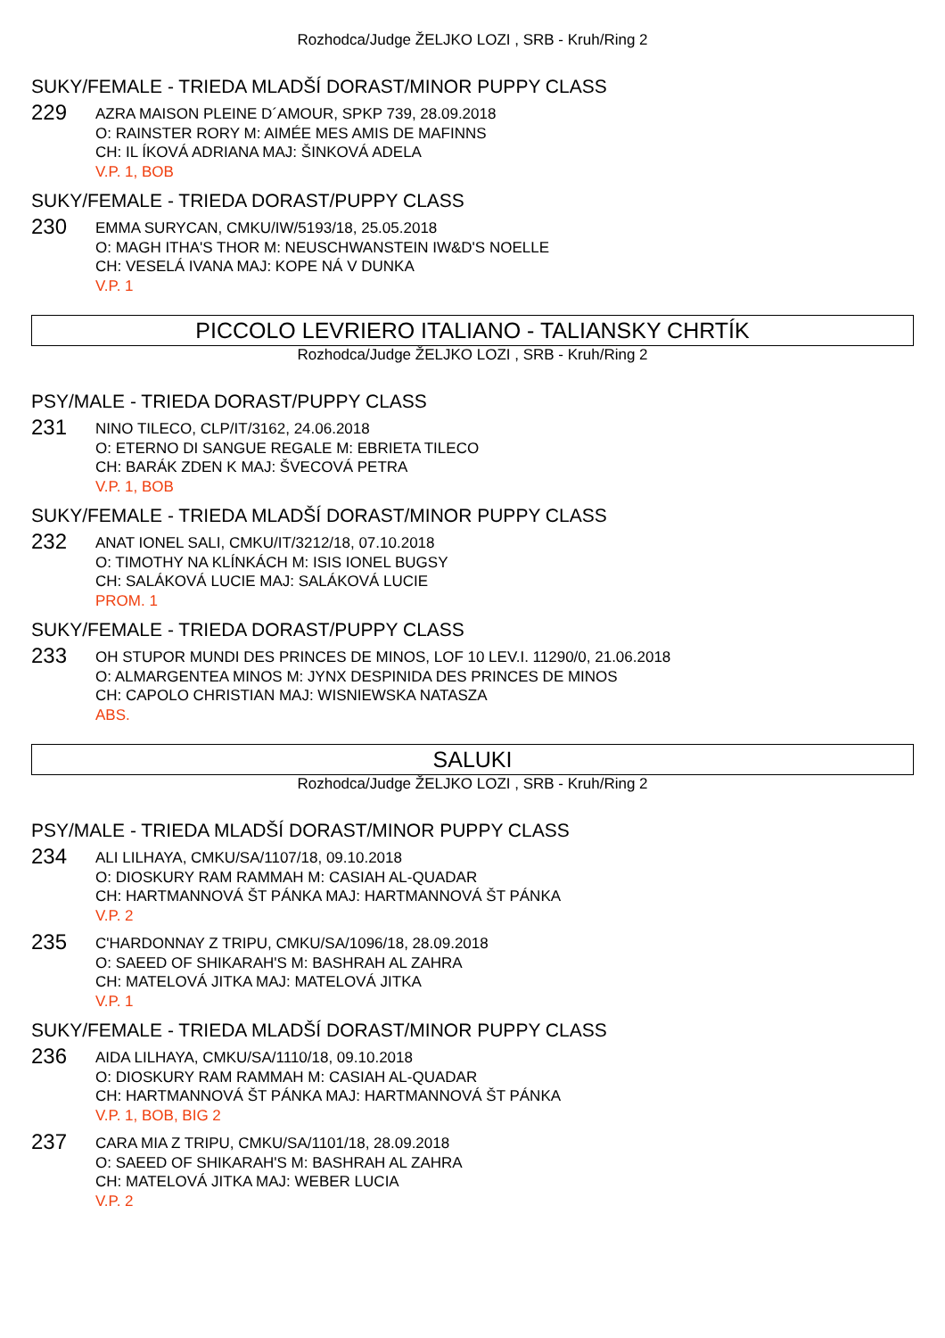Rozhodca/Judge ŽELJKO LOZI , SRB - Kruh/Ring 2
SUKY/FEMALE - TRIEDA MLADŠÍ DORAST/MINOR PUPPY CLASS
229
AZRA MAISON PLEINE D´AMOUR, SPKP 739, 28.09.2018
O: RAINSTER RORY M: AIMÉE MES AMIS DE MAFINNS
CH: IL ÍKOVÁ ADRIANA MAJ: ŠINKOVÁ ADELA
V.P. 1, BOB
SUKY/FEMALE - TRIEDA DORAST/PUPPY CLASS
230
EMMA SURYCAN, CMKU/IW/5193/18, 25.05.2018
O: MAGH ITHA'S THOR M: NEUSCHWANSTEIN IW&D'S NOELLE
CH: VESELÁ IVANA MAJ: KOPE NÁ V DUNKA
V.P. 1
PICCOLO LEVRIERO ITALIANO - TALIANSKY CHRTÍK
Rozhodca/Judge ŽELJKO LOZI , SRB - Kruh/Ring 2
PSY/MALE - TRIEDA DORAST/PUPPY CLASS
231
NINO TILECO, CLP/IT/3162, 24.06.2018
O: ETERNO DI SANGUE REGALE M: EBRIETA TILECO
CH: BARÁK ZDEN K MAJ: ŠVECOVÁ PETRA
V.P. 1, BOB
SUKY/FEMALE - TRIEDA MLADŠÍ DORAST/MINOR PUPPY CLASS
232
ANAT IONEL SALI, CMKU/IT/3212/18, 07.10.2018
O: TIMOTHY NA KLÍNKÁCH M: ISIS IONEL BUGSY
CH: SALÁKOVÁ LUCIE MAJ: SALÁKOVÁ LUCIE
PROM. 1
SUKY/FEMALE - TRIEDA DORAST/PUPPY CLASS
233
OH STUPOR MUNDI DES PRINCES DE MINOS, LOF 10 LEV.I. 11290/0, 21.06.2018
O: ALMARGENTEA MINOS M: JYNX DESPINIDA DES PRINCES DE MINOS
CH: CAPOLO CHRISTIAN MAJ: WISNIEWSKA NATASZA
ABS.
SALUKI
Rozhodca/Judge ŽELJKO LOZI , SRB - Kruh/Ring 2
PSY/MALE - TRIEDA MLADŠÍ DORAST/MINOR PUPPY CLASS
234
ALI LILHAYA, CMKU/SA/1107/18, 09.10.2018
O: DIOSKURY RAM RAMMAH M: CASIAH AL-QUADAR
CH: HARTMANNOVÁ ŠT PÁNKA MAJ: HARTMANNOVÁ ŠT PÁNKA
V.P. 2
235
C'HARDONNAY Z TRIPU, CMKU/SA/1096/18, 28.09.2018
O: SAEED OF SHIKARAH'S M: BASHRAH AL ZAHRA
CH: MATELOVÁ JITKA MAJ: MATELOVÁ JITKA
V.P. 1
SUKY/FEMALE - TRIEDA MLADŠÍ DORAST/MINOR PUPPY CLASS
236
AIDA LILHAYA, CMKU/SA/1110/18, 09.10.2018
O: DIOSKURY RAM RAMMAH M: CASIAH AL-QUADAR
CH: HARTMANNOVÁ ŠT PÁNKA MAJ: HARTMANNOVÁ ŠT PÁNKA
V.P. 1, BOB, BIG 2
237
CARA MIA Z TRIPU, CMKU/SA/1101/18, 28.09.2018
O: SAEED OF SHIKARAH'S M: BASHRAH AL ZAHRA
CH: MATELOVÁ JITKA MAJ: WEBER LUCIA
V.P. 2